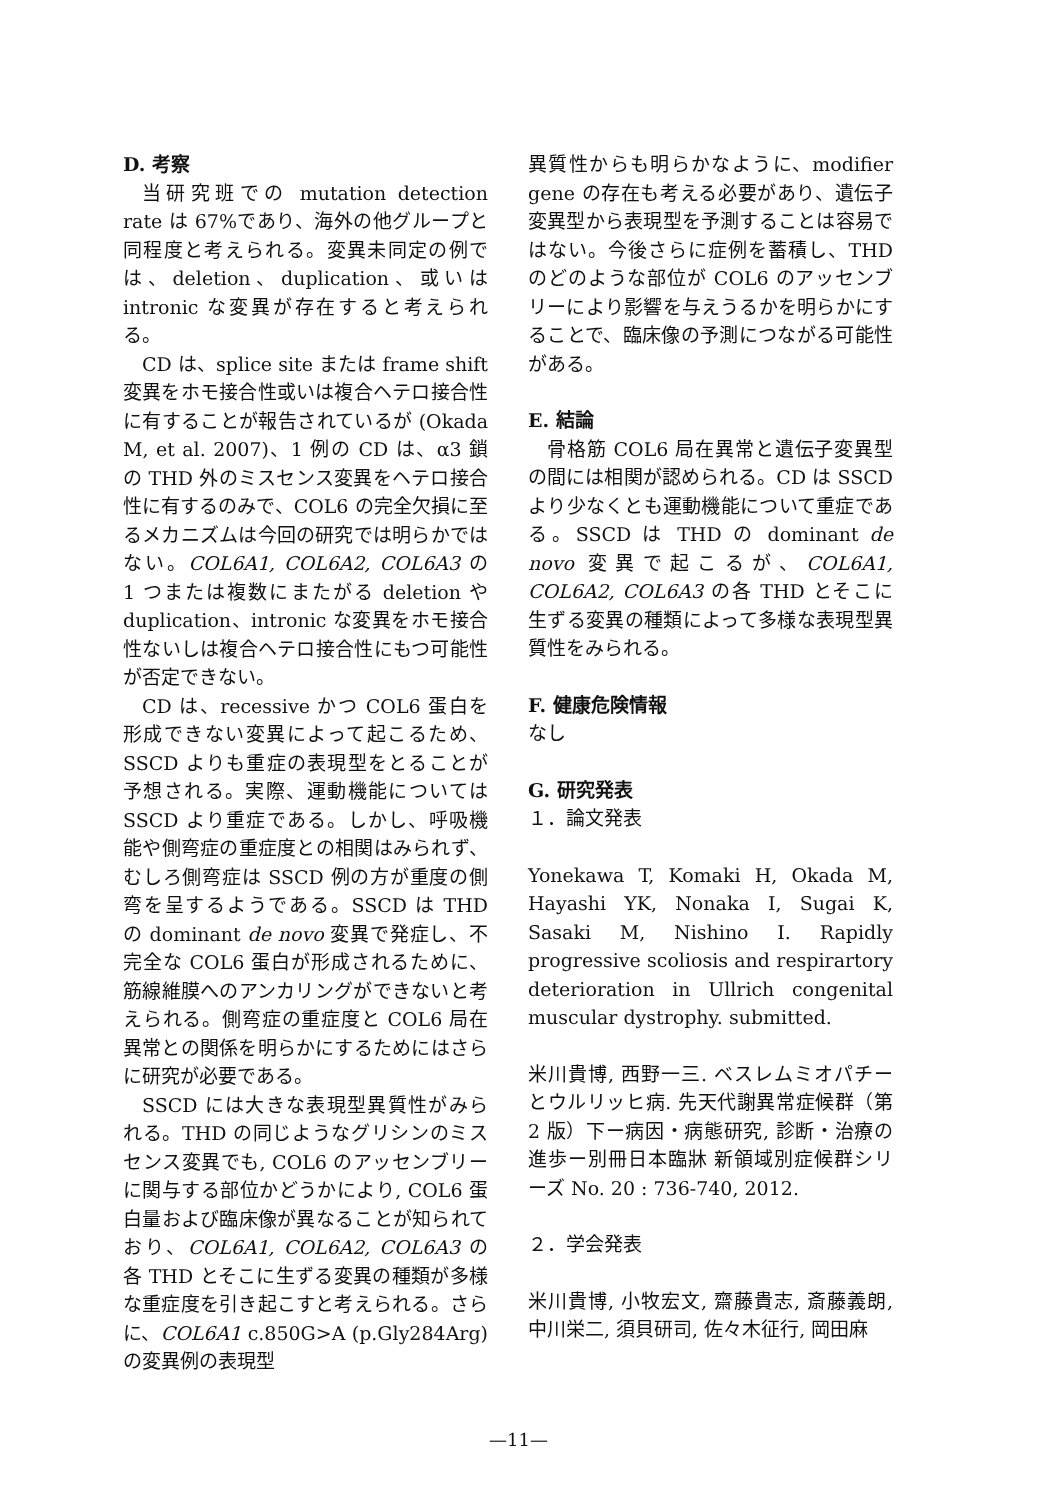D. 考察
当研究班での mutation detection rate は 67%であり、海外の他グループと同程度と考えられる。変異未同定の例では、deletion、duplication、或いは intronic な変異が存在すると考えられる。
CD は、splice site または frame shift 変異をホモ接合性或いは複合ヘテロ接合性に有することが報告されているが (Okada M, et al. 2007)、1 例の CD は、α3 鎖の THD 外のミスセンス変異をヘテロ接合性に有するのみで、COL6 の完全欠損に至るメカニズムは今回の研究では明らかではない。COL6A1, COL6A2, COL6A3 の 1 つまたは複数にまたがる deletion や duplication、intronic な変異をホモ接合性ないしは複合ヘテロ接合性にもつ可能性が否定できない。
CD は、recessive かつ COL6 蛋白を形成できない変異によって起こるため、SSCD よりも重症の表現型をとることが予想される。実際、運動機能については SSCD より重症である。しかし、呼吸機能や側弯症の重症度との相関はみられず、むしろ側弯症は SSCD 例の方が重度の側弯を呈するようである。SSCD は THD の dominant de novo 変異で発症し、不完全な COL6 蛋白が形成されるために、筋線維膜へのアンカリングができないと考えられる。側弯症の重症度と COL6 局在異常との関係を明らかにするためにはさらに研究が必要である。
SSCD には大きな表現型異質性がみられる。THD の同じようなグリシンのミスセンス変異でも, COL6 のアッセンブリーに関与する部位かどうかにより, COL6 蛋白量および臨床像が異なることが知られており、COL6A1, COL6A2, COL6A3 の各 THD とそこに生ずる変異の種類が多様な重症度を引き起こすと考えられる。さらに、COL6A1 c.850G>A (p.Gly284Arg) の変異例の表現型
異質性からも明らかなように、modifier gene の存在も考える必要があり、遺伝子変異型から表現型を予測することは容易ではない。今後さらに症例を蓄積し、THD のどのような部位が COL6 のアッセンブリーにより影響を与えうるかを明らかにすることで、臨床像の予測につながる可能性がある。
E. 結論
骨格筋 COL6 局在異常と遺伝子変異型の間には相関が認められる。CD は SSCD より少なくとも運動機能について重症である。SSCD は THD の dominant de novo 変異で起こるが、COL6A1, COL6A2, COL6A3 の各 THD とそこに生ずる変異の種類によって多様な表現型異質性をみられる。
F. 健康危険情報
なし
G. 研究発表
１．論文発表
Yonekawa T, Komaki H, Okada M, Hayashi YK, Nonaka I, Sugai K, Sasaki M, Nishino I. Rapidly progressive scoliosis and respirartory deterioration in Ullrich congenital muscular dystrophy. submitted.
米川貴博, 西野一三. ベスレムミオパチーとウルリッヒ病. 先天代謝異常症候群（第 2 版）下ー病因・病態研究, 診断・治療の進歩ー別冊日本臨牀 新領域別症候群シリーズ No. 20 : 736-740, 2012.
２．学会発表
米川貴博, 小牧宏文, 齋藤貴志, 斎藤義朗, 中川栄二, 須貝研司, 佐々木征行, 岡田麻
—11—